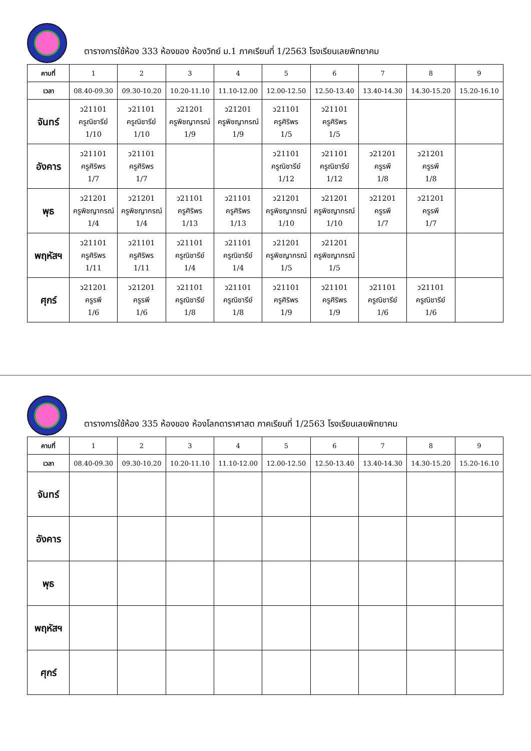ตารางการใช้ห้อง 333 ห้องของ ห้องวิทย์ ม.1 ภาคเรียนที่ 1/2563 โรงเรียนเลยพิทยาคม
| คาบที่ | 1 | 2 | 3 | 4 | 5 | 6 | 7 | 8 | 9 |
| เวลา | 08.40-09.30 | 09.30-10.20 | 10.20-11.10 | 11.10-12.00 | 12.00-12.50 | 12.50-13.40 | 13.40-14.30 | 14.30-15.20 | 15.20-16.10 |
| จันทร์ | ว21101 ครูณิชารีย์ 1/10 | ว21101 ครูณิชารีย์ 1/10 | ว21201 ครูพิชญากรณ์ 1/9 | ว21201 ครูพิชญากรณ์ 1/9 | ว21101 ครูศิริพร 1/5 | ว21101 ครูศิริพร 1/5 | | | |
| อังคาร | ว21101 ครูศิริพร 1/7 | ว21101 ครูศิริพร 1/7 | | | ว21101 ครูณิชารีย์ 1/12 | ว21101 ครูณิชารีย์ 1/12 | ว21201 ครูรพี 1/8 | ว21201 ครูรพี 1/8 | |
| พุธ | ว21201 ครูพิชญากรณ์ 1/4 | ว21201 ครูพิชญากรณ์ 1/4 | ว21101 ครูศิริพร 1/13 | ว21101 ครูศิริพร 1/13 | ว21201 ครูพิชญากรณ์ 1/10 | ว21201 ครูพิชญากรณ์ 1/10 | ว21201 ครูรพี 1/7 | ว21201 ครูรพี 1/7 | |
| พฤหัสฯ | ว21101 ครูศิริพร 1/11 | ว21101 ครูศิริพร 1/11 | ว21101 ครูณิชารีย์ 1/4 | ว21101 ครูณิชารีย์ 1/4 | ว21201 ครูพิชญากรณ์ 1/5 | ว21201 ครูพิชญากรณ์ 1/5 | | | |
| ศุกร์ | ว21201 ครูรพี 1/6 | ว21201 ครูรพี 1/6 | ว21101 ครูณิชารีย์ 1/8 | ว21101 ครูณิชารีย์ 1/8 | ว21101 ครูศิริพร 1/9 | ว21101 ครูศิริพร 1/9 | ว21101 ครูณิชารีย์ 1/6 | ว21101 ครูณิชารีย์ 1/6 | |
ตารางการใช้ห้อง 335 ห้องของ ห้องโลกดาราศาสต ภาคเรียนที่ 1/2563 โรงเรียนเลยพิทยาคม
| คาบที่ | 1 | 2 | 3 | 4 | 5 | 6 | 7 | 8 | 9 |
| เวลา | 08.40-09.30 | 09.30-10.20 | 10.20-11.10 | 11.10-12.00 | 12.00-12.50 | 12.50-13.40 | 13.40-14.30 | 14.30-15.20 | 15.20-16.10 |
| จันทร์ | | | | | | | | | |
| อังคาร | | | | | | | | | |
| พุธ | | | | | | | | | |
| พฤหัสฯ | | | | | | | | | |
| ศุกร์ | | | | | | | | | |